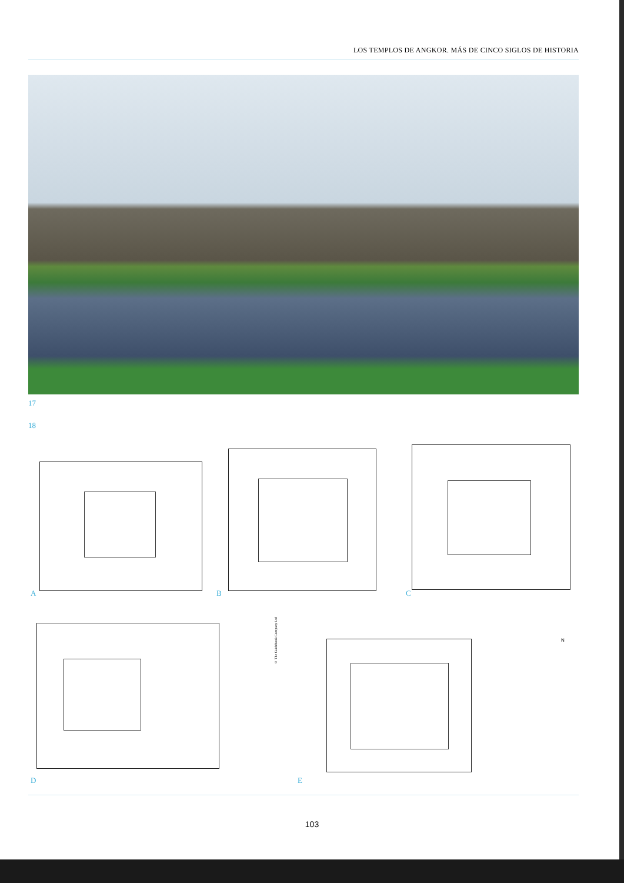LOS TEMPLOS DE ANGKOR. MÁS DE CINCO SIGLOS DE HISTORIA
17
18
A B C
© The Guidebook Company Ltd
N
D E
103